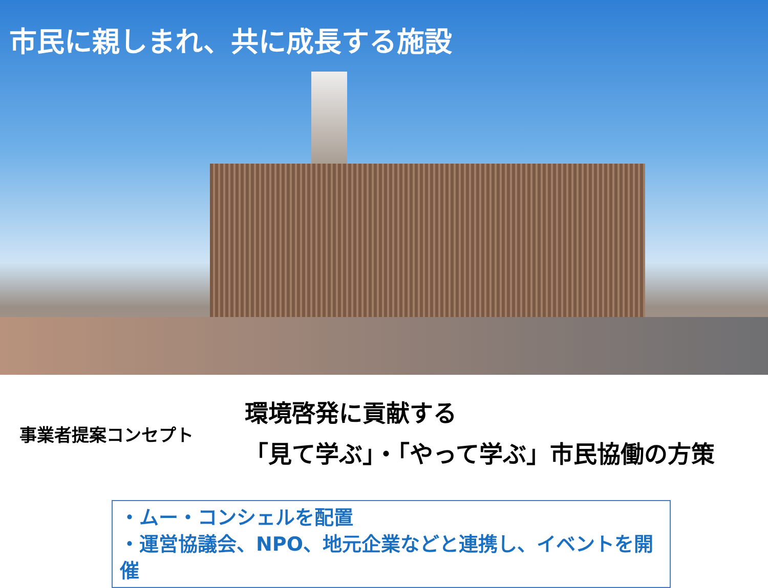市民に親しまれ、共に成長する施設
事業者提案コンセプト
環境啓発に貢献する
「見て学ぶ」・「やって学ぶ」市民協働の方策
・ムー・コンシェルを配置
・運営協議会、NPO、地元企業などと連携し、イベントを開催